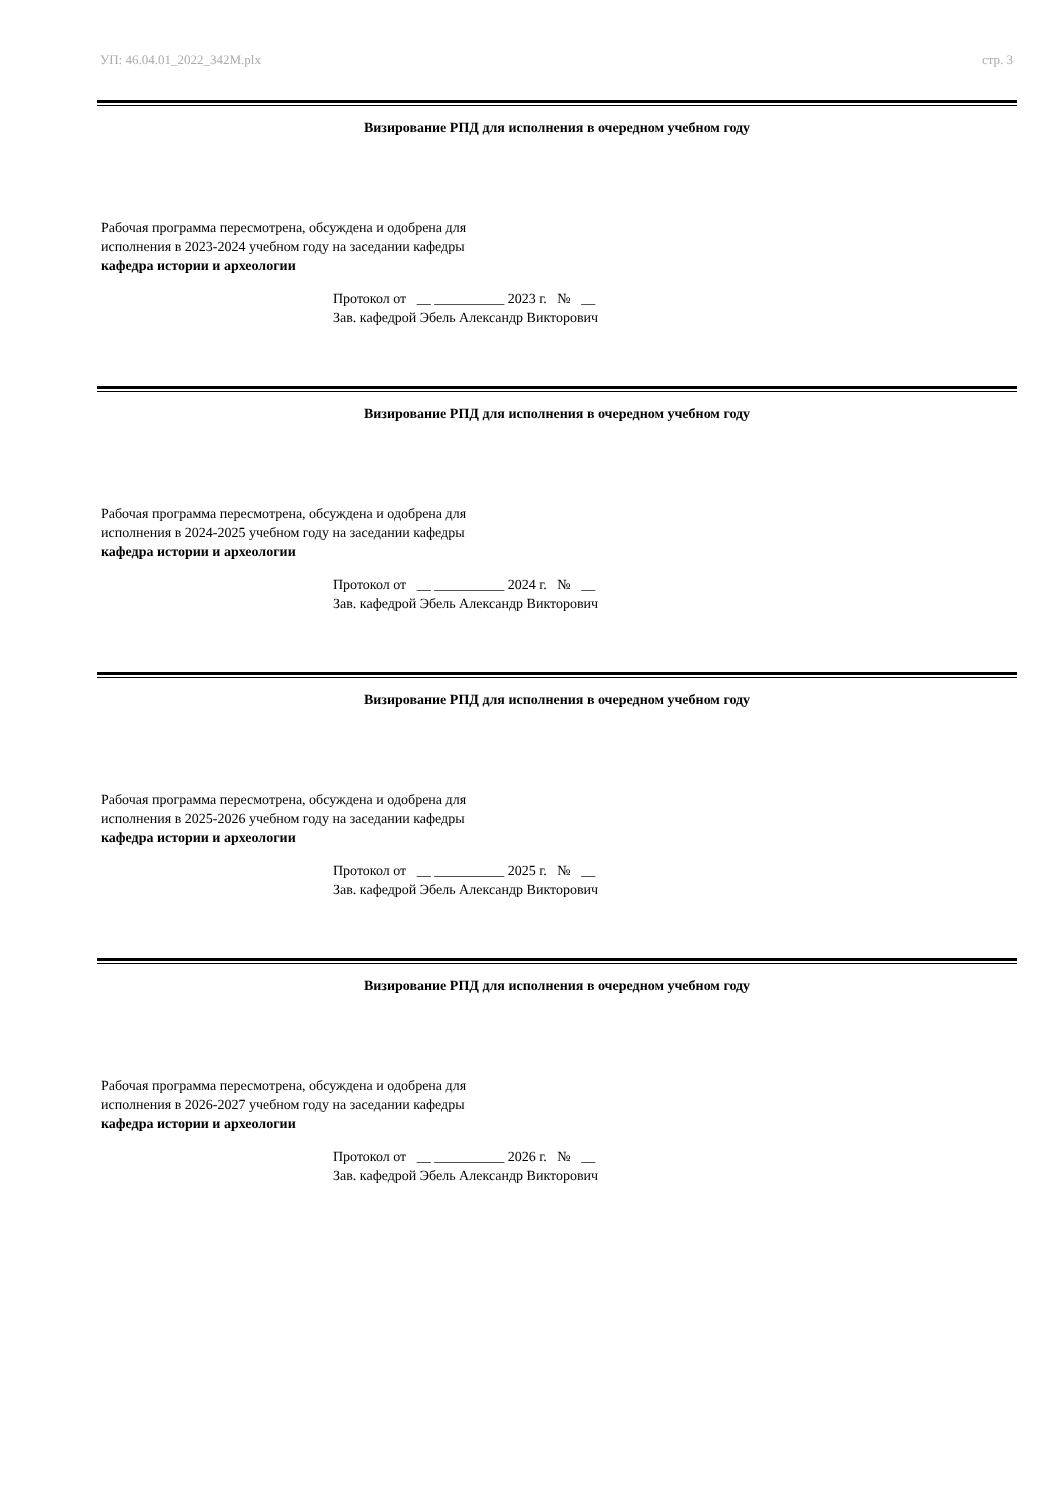УП: 46.04.01_2022_342М.plx стр. 3
Визирование РПД для исполнения в очередном учебном году
Рабочая программа пересмотрена, обсуждена и одобрена для
исполнения в 2023-2024 учебном году на заседании кафедры
кафедра истории и археологии
Протокол от __ __________ 2023 г. № __ Зав. кафедрой Эбель Александр Викторович
Визирование РПД для исполнения в очередном учебном году
Рабочая программа пересмотрена, обсуждена и одобрена для
исполнения в 2024-2025 учебном году на заседании кафедры
кафедра истории и археологии
Протокол от __ __________ 2024 г. № __ Зав. кафедрой Эбель Александр Викторович
Визирование РПД для исполнения в очередном учебном году
Рабочая программа пересмотрена, обсуждена и одобрена для
исполнения в 2025-2026 учебном году на заседании кафедры
кафедра истории и археологии
Протокол от __ __________ 2025 г. № __ Зав. кафедрой Эбель Александр Викторович
Визирование РПД для исполнения в очередном учебном году
Рабочая программа пересмотрена, обсуждена и одобрена для
исполнения в 2026-2027 учебном году на заседании кафедры
кафедра истории и археологии
Протокол от __ __________ 2026 г. № __ Зав. кафедрой Эбель Александр Викторович